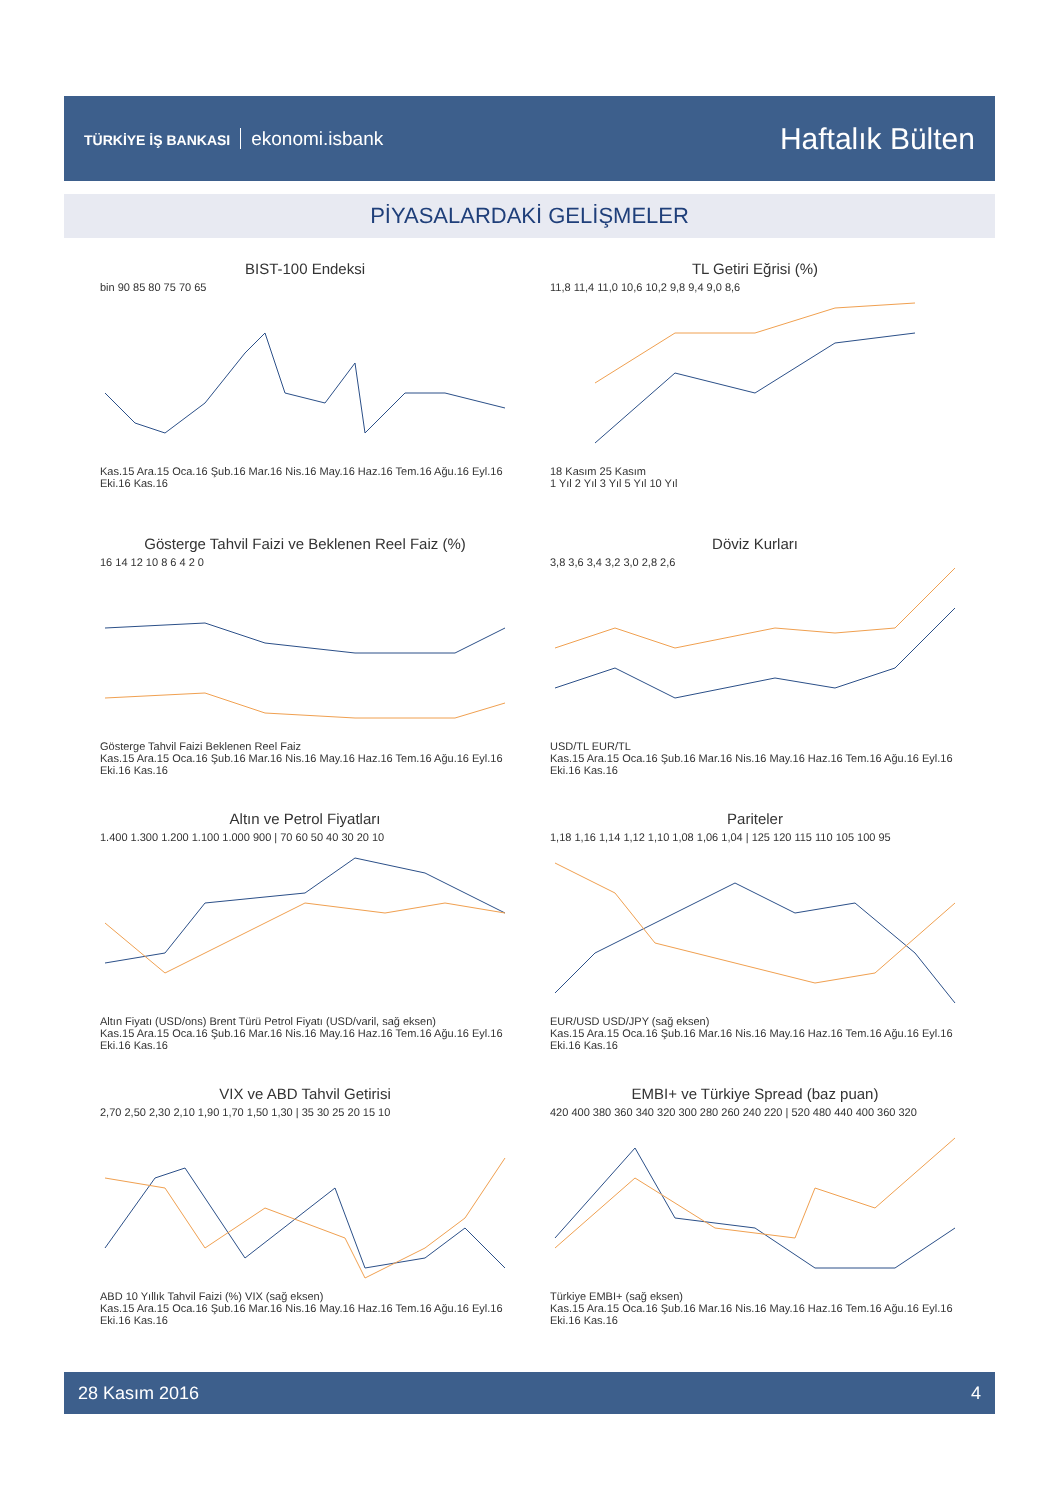TÜRKİYE İŞ BANKASI ekonomi.isbank
Haftalık Bülten
PİYASALARDAKİ GELİŞMELER
BIST-100 Endeksi
bin 90 85 80 75 70 65
Kas.15 Ara.15 Oca.16 Şub.16 Mar.16 Nis.16 May.16 Haz.16 Tem.16 Ağu.16 Eyl.16 Eki.16 Kas.16
TL Getiri Eğrisi (%)
11,8 11,4 11,0 10,6 10,2 9,8 9,4 9,0 8,6
18 Kasım 25 Kasım
1 Yıl 2 Yıl 3 Yıl 5 Yıl 10 Yıl
Gösterge Tahvil Faizi ve Beklenen Reel Faiz (%)
16 14 12 10 8 6 4 2 0
Gösterge Tahvil Faizi Beklenen Reel Faiz
Kas.15 Ara.15 Oca.16 Şub.16 Mar.16 Nis.16 May.16 Haz.16 Tem.16 Ağu.16 Eyl.16 Eki.16 Kas.16
Döviz Kurları
3,8 3,6 3,4 3,2 3,0 2,8 2,6
USD/TL EUR/TL
Kas.15 Ara.15 Oca.16 Şub.16 Mar.16 Nis.16 May.16 Haz.16 Tem.16 Ağu.16 Eyl.16 Eki.16 Kas.16
Altın ve Petrol Fiyatları
1.400 1.300 1.200 1.100 1.000 900 | 70 60 50 40 30 20 10
Altın Fiyatı (USD/ons) Brent Türü Petrol Fiyatı (USD/varil, sağ eksen)
Kas.15 Ara.15 Oca.16 Şub.16 Mar.16 Nis.16 May.16 Haz.16 Tem.16 Ağu.16 Eyl.16 Eki.16 Kas.16
Pariteler
1,18 1,16 1,14 1,12 1,10 1,08 1,06 1,04 | 125 120 115 110 105 100 95
EUR/USD USD/JPY (sağ eksen)
Kas.15 Ara.15 Oca.16 Şub.16 Mar.16 Nis.16 May.16 Haz.16 Tem.16 Ağu.16 Eyl.16 Eki.16 Kas.16
VIX ve ABD Tahvil Getirisi
2,70 2,50 2,30 2,10 1,90 1,70 1,50 1,30 | 35 30 25 20 15 10
ABD 10 Yıllık Tahvil Faizi (%) VIX (sağ eksen)
Kas.15 Ara.15 Oca.16 Şub.16 Mar.16 Nis.16 May.16 Haz.16 Tem.16 Ağu.16 Eyl.16 Eki.16 Kas.16
EMBI+ ve Türkiye Spread (baz puan)
420 400 380 360 340 320 300 280 260 240 220 | 520 480 440 400 360 320
Türkiye EMBI+ (sağ eksen)
Kas.15 Ara.15 Oca.16 Şub.16 Mar.16 Nis.16 May.16 Haz.16 Tem.16 Ağu.16 Eyl.16 Eki.16 Kas.16
28 Kasım 2016 4